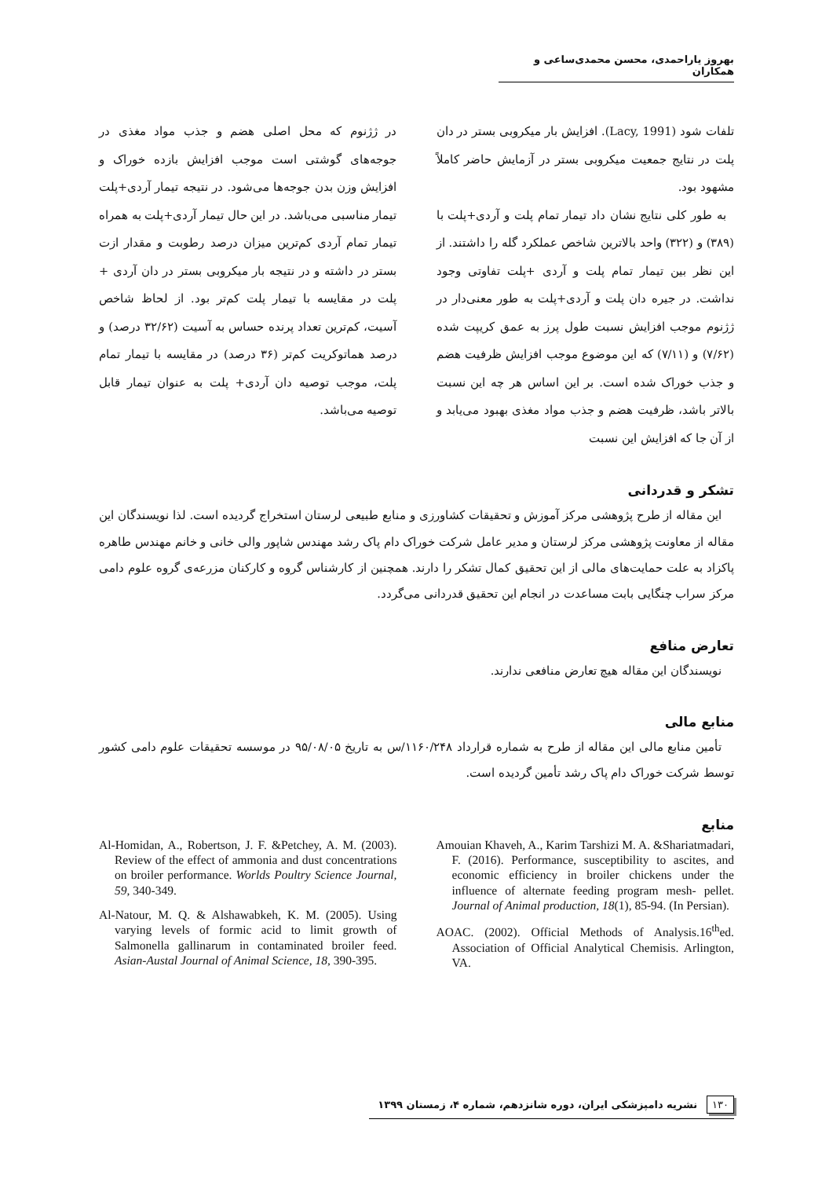بهروز یاراحمدی، محسن محمدی‌ساعی و همکاران
تلفات شود (Lacy, 1991). افزایش بار میکروبی بستر در دان پلت در نتایج جمعیت میکروبی بستر در آزمایش حاضر کاملاً مشهود بود.
به طور کلی نتایج نشان داد تیمار تمام پلت و آردی+پلت با (۳۸۹) و (۳۲۲) واحد بالاترین شاخص عملکرد گله را داشتند. از این نظر بین تیمار تمام پلت و آردی +پلت تفاوتی وجود نداشت. در جیره دان پلت و آردی+پلت به طور معنی‌دار در ژژنوم موجب افزایش نسبت طول پرز به عمق کریپت شده (۷/۶۲) و (۷/۱۱) که این موضوع موجب افزایش ظرفیت هضم و جذب خوراک شده است. بر این اساس هر چه این نسبت بالاتر باشد، ظرفیت هضم و جذب مواد مغذی بهبود می‌یابد و از آن جا که افزایش این نسبت
در ژژنوم که محل اصلی هضم و جذب مواد مغذی در جوجه‌های گوشتی است موجب افزایش بازده خوراک و افزایش وزن بدن جوجه‌ها می‌شود. در نتیجه تیمار آردی+پلت تیمار مناسبی می‌باشد. در این حال تیمار آردی+پلت به همراه تیمار تمام آردی کم‌ترین میزان درصد رطوبت و مقدار ازت بستر در داشته و در نتیجه بار میکروبی بستر در دان آردی + پلت در مقایسه با تیمار پلت کم‌تر بود. از لحاظ شاخص آسیت، کم‌ترین تعداد پرنده حساس به آسیت (۳۲/۶۲ درصد) و درصد هماتوکریت کم‌تر (۳۶ درصد) در مقایسه با تیمار تمام پلت، موجب توصیه دان آردی+ پلت به عنوان تیمار قابل توصیه می‌باشد.
تشکر و قدردانی
این مقاله از طرح پژوهشی مرکز آموزش و تحقیقات کشاورزی و منابع طبیعی لرستان استخراج گردیده است. لذا نویسندگان این مقاله از معاونت پژوهشی مرکز لرستان و مدیر عامل شرکت خوراک دام پاک رشد مهندس شاپور والی خانی و خانم مهندس طاهره پاکزاد به علت حمایت‌های مالی از این تحقیق کمال تشکر را دارند. همچنین از کارشناس گروه و کارکنان مزرعه‌ی گروه علوم دامی مرکز سراب چنگایی بابت مساعدت در انجام این تحقیق قدردانی می‌گردد.
تعارض منافع
نویسندگان این مقاله هیچ تعارض منافعی ندارند.
منابع مالی
تأمین منابع مالی این مقاله از طرح به شماره قرارداد ۱۱۶۰/۲۴۸/س به تاریخ ۹۵/۰۸/۰۵ در موسسه تحقیقات علوم دامی کشور توسط شرکت خوراک دام پاک رشد تأمین گردیده است.
منابع
Amouian Khaveh, A., Karim Tarshizi M. A. &Shariatmadari, F. (2016). Performance, susceptibility to ascites, and economic efficiency in broiler chickens under the influence of alternate feeding program mesh- pellet. Journal of Animal production, 18(1), 85-94. (In Persian).
AOAC. (2002). Official Methods of Analysis.16<sup>th</sup>ed. Association of Official Analytical Chemisis. Arlington, VA.
Al-Homidan, A., Robertson, J. F. &Petchey, A. M. (2003). Review of the effect of ammonia and dust concentrations on broiler performance. Worlds Poultry Science Journal, 59, 340-349.
Al-Natour, M. Q. & Alshawabkeh, K. M. (2005). Using varying levels of formic acid to limit growth of Salmonella gallinarum in contaminated broiler feed. Asian-Austal Journal of Animal Science, 18, 390-395.
۱۳۰ نشریه دامپزشکی ایران، دوره شانزدهم، شماره ۴، زمستان ۱۳۹۹